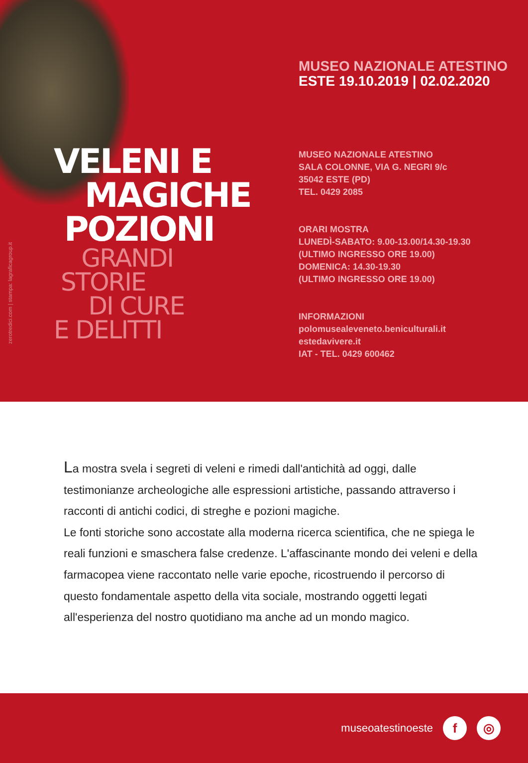zerotredici.com | stampa: lagraficagroup.it
VELENI E
MAGICHE
POZIONI
GRANDI
STORIE
DI CURE
E DELITTI
MUSEO NAZIONALE ATESTINO
ESTE 19.10.2019 | 02.02.2020
MUSEO NAZIONALE ATESTINO
SALA COLONNE, VIA G. NEGRI 9/c
35042 ESTE (PD)
TEL. 0429 2085
ORARI MOSTRA
LUNEDÌ-SABATO: 9.00-13.00/14.30-19.30
(ULTIMO INGRESSO ORE 19.00)
DOMENICA: 14.30-19.30
(ULTIMO INGRESSO ORE 19.00)
INFORMAZIONI
polomusealeveneto.beniculturali.it
estedavivere.it
IAT - TEL. 0429 600462
La mostra svela i segreti di veleni e rimedi dall'antichità ad oggi, dalle testimonianze archeologiche alle espressioni artistiche, passando attraverso i racconti di antichi codici, di streghe e pozioni magiche.
Le fonti storiche sono accostate alla moderna ricerca scientifica, che ne spiega le reali funzioni e smaschera false credenze. L'affascinante mondo dei veleni e della farmacopea viene raccontato nelle varie epoche, ricostruendo il percorso di questo fondamentale aspetto della vita sociale, mostrando oggetti legati all'esperienza del nostro quotidiano ma anche ad un mondo magico.
museoatestinoeste
f ◎